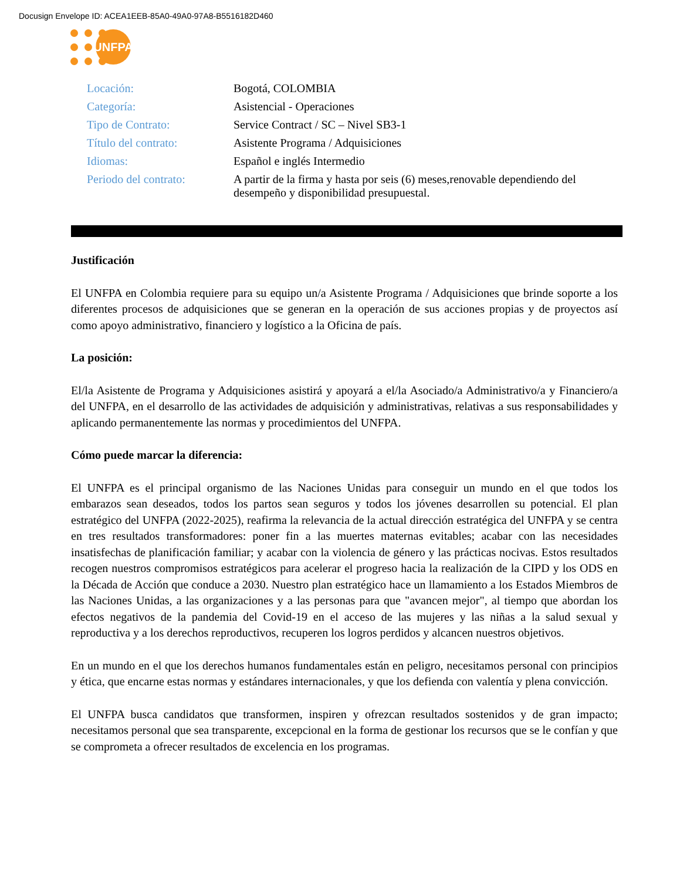Docusign Envelope ID: ACEA1EEB-85A0-49A0-97A8-B5516182D460
UNFPA
| Locación: | Bogotá, COLOMBIA |
| Categoría: | Asistencial - Operaciones |
| Tipo de Contrato: | Service Contract / SC – Nivel SB3-1 |
| Título del contrato: | Asistente Programa / Adquisiciones |
| Idiomas: | Español e inglés Intermedio |
| Periodo del contrato: | A partir de la firma y hasta por seis (6) meses,renovable dependiendo del desempeño y disponibilidad presupuestal. |
Justificación
El UNFPA en Colombia requiere para su equipo un/a Asistente Programa / Adquisiciones que brinde soporte a los diferentes procesos de adquisiciones que se generan en la operación de sus acciones propias y de proyectos así como apoyo administrativo, financiero y logístico a la Oficina de país.
La posición:
El/la Asistente de Programa y Adquisiciones asistirá y apoyará a el/la Asociado/a Administrativo/a y Financiero/a del UNFPA, en el desarrollo de las actividades de adquisición y administrativas, relativas a sus responsabilidades y aplicando permanentemente las normas y procedimientos del UNFPA.
Cómo puede marcar la diferencia:
El UNFPA es el principal organismo de las Naciones Unidas para conseguir un mundo en el que todos los embarazos sean deseados, todos los partos sean seguros y todos los jóvenes desarrollen su potencial. El plan estratégico del UNFPA (2022-2025), reafirma la relevancia de la actual dirección estratégica del UNFPA y se centra en tres resultados transformadores: poner fin a las muertes maternas evitables; acabar con las necesidades insatisfechas de planificación familiar; y acabar con la violencia de género y las prácticas nocivas. Estos resultados recogen nuestros compromisos estratégicos para acelerar el progreso hacia la realización de la CIPD y los ODS en la Década de Acción que conduce a 2030. Nuestro plan estratégico hace un llamamiento a los Estados Miembros de las Naciones Unidas, a las organizaciones y a las personas para que "avancen mejor", al tiempo que abordan los efectos negativos de la pandemia del Covid-19 en el acceso de las mujeres y las niñas a la salud sexual y reproductiva y a los derechos reproductivos, recuperen los logros perdidos y alcancen nuestros objetivos.
En un mundo en el que los derechos humanos fundamentales están en peligro, necesitamos personal con principios y ética, que encarne estas normas y estándares internacionales, y que los defienda con valentía y plena convicción.
El UNFPA busca candidatos que transformen, inspiren y ofrezcan resultados sostenidos y de gran impacto; necesitamos personal que sea transparente, excepcional en la forma de gestionar los recursos que se le confían y que se comprometa a ofrecer resultados de excelencia en los programas.